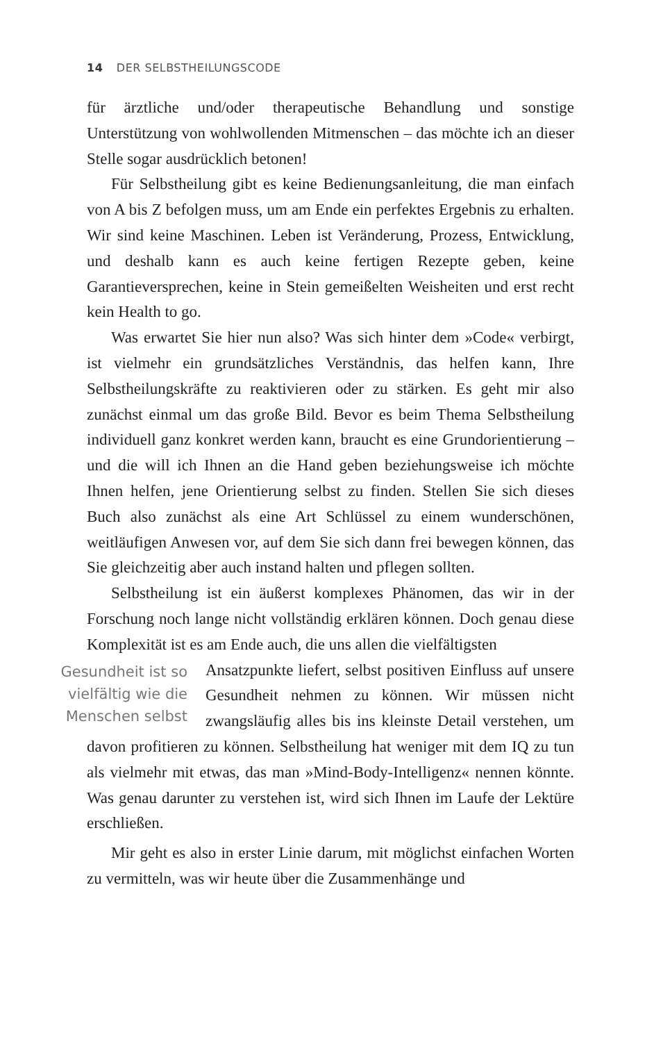14 DER SELBSTHEILUNGSCODE
für ärztliche und/oder therapeutische Behandlung und sonstige Unterstützung von wohlwollenden Mitmenschen – das möchte ich an dieser Stelle sogar ausdrücklich betonen!
Für Selbstheilung gibt es keine Bedienungsanleitung, die man einfach von A bis Z befolgen muss, um am Ende ein perfektes Ergebnis zu erhalten. Wir sind keine Maschinen. Leben ist Veränderung, Prozess, Entwicklung, und deshalb kann es auch keine fertigen Rezepte geben, keine Garantieversprechen, keine in Stein gemeißelten Weisheiten und erst recht kein Health to go.
Was erwartet Sie hier nun also? Was sich hinter dem »Code« verbirgt, ist vielmehr ein grundsätzliches Verständnis, das helfen kann, Ihre Selbstheilungskräfte zu reaktivieren oder zu stärken. Es geht mir also zunächst einmal um das große Bild. Bevor es beim Thema Selbstheilung individuell ganz konkret werden kann, braucht es eine Grundorientierung – und die will ich Ihnen an die Hand geben beziehungsweise ich möchte Ihnen helfen, jene Orientierung selbst zu finden. Stellen Sie sich dieses Buch also zunächst als eine Art Schlüssel zu einem wunderschönen, weitläufigen Anwesen vor, auf dem Sie sich dann frei bewegen können, das Sie gleichzeitig aber auch instand halten und pflegen sollten.
Selbstheilung ist ein äußerst komplexes Phänomen, das wir in der Forschung noch lange nicht vollständig erklären können. Doch genau diese Komplexität ist es am Ende auch, die uns allen die vielfältigsten
Gesundheit ist so vielfältig wie die Menschen selbst
Ansatzpunkte liefert, selbst positiven Einfluss auf unsere Gesundheit nehmen zu können. Wir müssen nicht zwangsläufig alles bis ins kleinste Detail verstehen, um davon profitieren zu können. Selbstheilung hat weniger mit dem IQ zu tun als vielmehr mit etwas, das man »Mind-Body-Intelligenz« nennen könnte. Was genau darunter zu verstehen ist, wird sich Ihnen im Laufe der Lektüre erschließen.
Mir geht es also in erster Linie darum, mit möglichst einfachen Worten zu vermitteln, was wir heute über die Zusammenhänge und